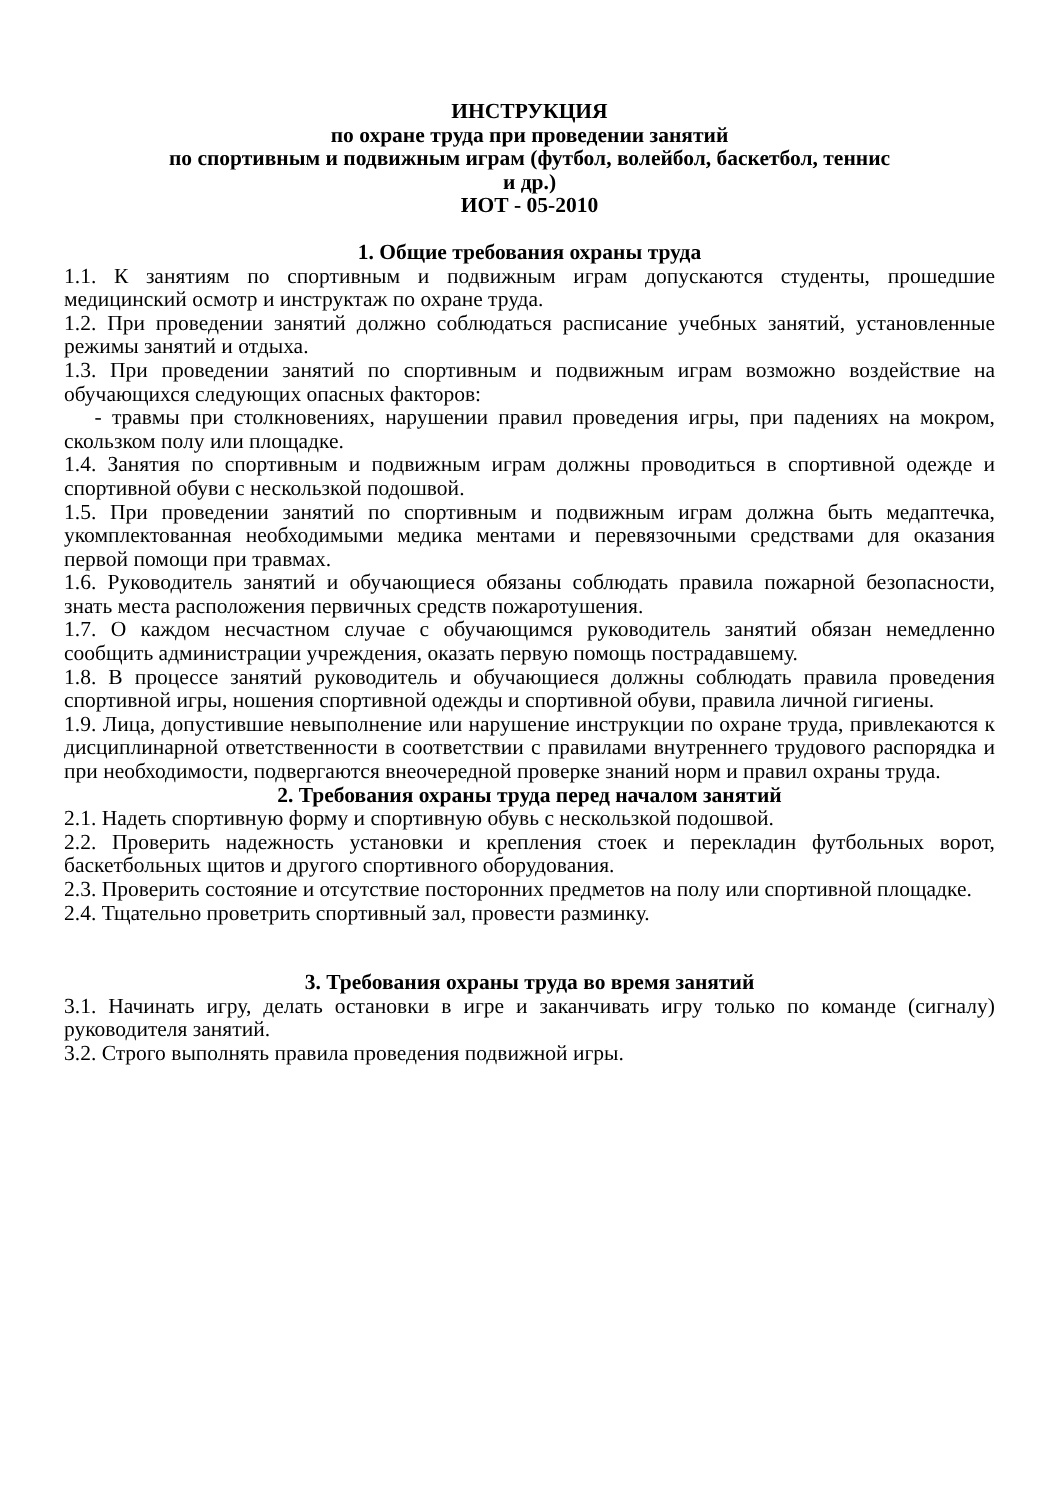ИНСТРУКЦИЯ
по охране труда при проведении занятий
по спортивным и подвижным играм (футбол, волейбол, баскетбол, теннис
и др.)
ИОТ - 05-2010
1. Общие требования охраны труда
1.1. К занятиям по спортивным и подвижным играм допускаются студенты, прошедшие медицинский осмотр и инструктаж по охране труда.
1.2. При проведении занятий должно соблюдаться расписание учебных занятий, установленные режимы занятий и отдыха.
1.3. При проведении занятий по спортивным и подвижным играм возможно воздействие на обучающихся следующих опасных факторов:
- травмы при столкновениях, нарушении правил проведения игры, при падениях на мокром, скользком полу или площадке.
1.4. Занятия по спортивным и подвижным играм должны проводиться в спортивной одежде и спортивной обуви с нескользкой подошвой.
1.5. При проведении занятий по спортивным и подвижным играм должна быть медаптечка, укомплектованная необходимыми медика ментами и перевязочными средствами для оказания первой помощи при травмах.
1.6. Руководитель занятий и обучающиеся обязаны соблюдать правила пожарной безопасности, знать места расположения первичных средств пожаротушения.
1.7. О каждом несчастном случае с обучающимся руководитель занятий обязан немедленно сообщить администрации учреждения, оказать первую помощь пострадавшему.
1.8. В процессе занятий руководитель и обучающиеся должны соблюдать правила проведения спортивной игры, ношения спортивной одежды и спортивной обуви, правила личной гигиены.
1.9. Лица, допустившие невыполнение или нарушение инструкции по охране труда, привлекаются к дисциплинарной ответственности в соответствии с правилами внутреннего трудового распорядка и при необходимости, подвергаются внеочередной проверке знаний норм и правил охраны труда.
2. Требования охраны труда перед началом занятий
2.1. Надеть спортивную форму и спортивную обувь с нескользкой подошвой.
2.2. Проверить надежность установки и крепления стоек и перекладин футбольных ворот, баскетбольных щитов и другого спортивного оборудования.
2.3. Проверить состояние и отсутствие посторонних предметов на полу или спортивной площадке.
2.4. Тщательно проветрить спортивный зал, провести разминку.
3. Требования охраны труда во время занятий
3.1. Начинать игру, делать остановки в игре и заканчивать игру только по команде (сигналу) руководителя занятий.
3.2. Строго выполнять правила проведения подвижной игры.